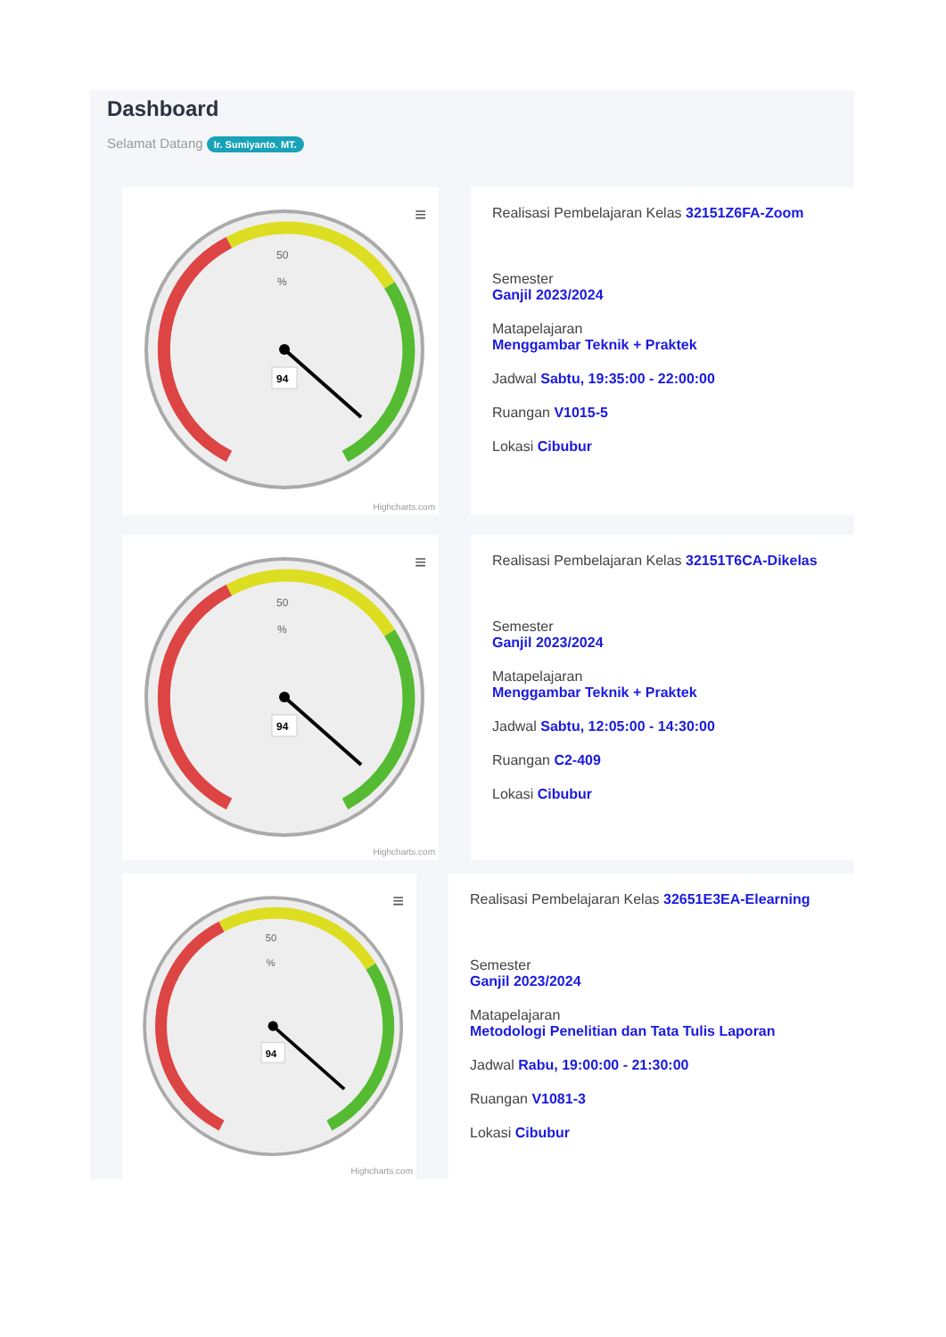Dashboard
Selamat Datang Ir. Sumiyanto. MT.
≡
50
%
94
Highcharts.com
Realisasi Pembelajaran Kelas 32151Z6FA-Zoom
Semester
Ganjil 2023/2024
Matapelajaran
Menggambar Teknik + Praktek
Jadwal Sabtu, 19:35:00 - 22:00:00
Ruangan V1015-5
Lokasi Cibubur
≡
50
%
94
Highcharts.com
Realisasi Pembelajaran Kelas 32151T6CA-Dikelas
Semester
Ganjil 2023/2024
Matapelajaran
Menggambar Teknik + Praktek
Jadwal Sabtu, 12:05:00 - 14:30:00
Ruangan C2-409
Lokasi Cibubur
≡
50
%
94
Highcharts.com
Realisasi Pembelajaran Kelas 32651E3EA-Elearning
Semester
Ganjil 2023/2024
Matapelajaran
Metodologi Penelitian dan Tata Tulis Laporan
Jadwal Rabu, 19:00:00 - 21:30:00
Ruangan V1081-3
Lokasi Cibubur